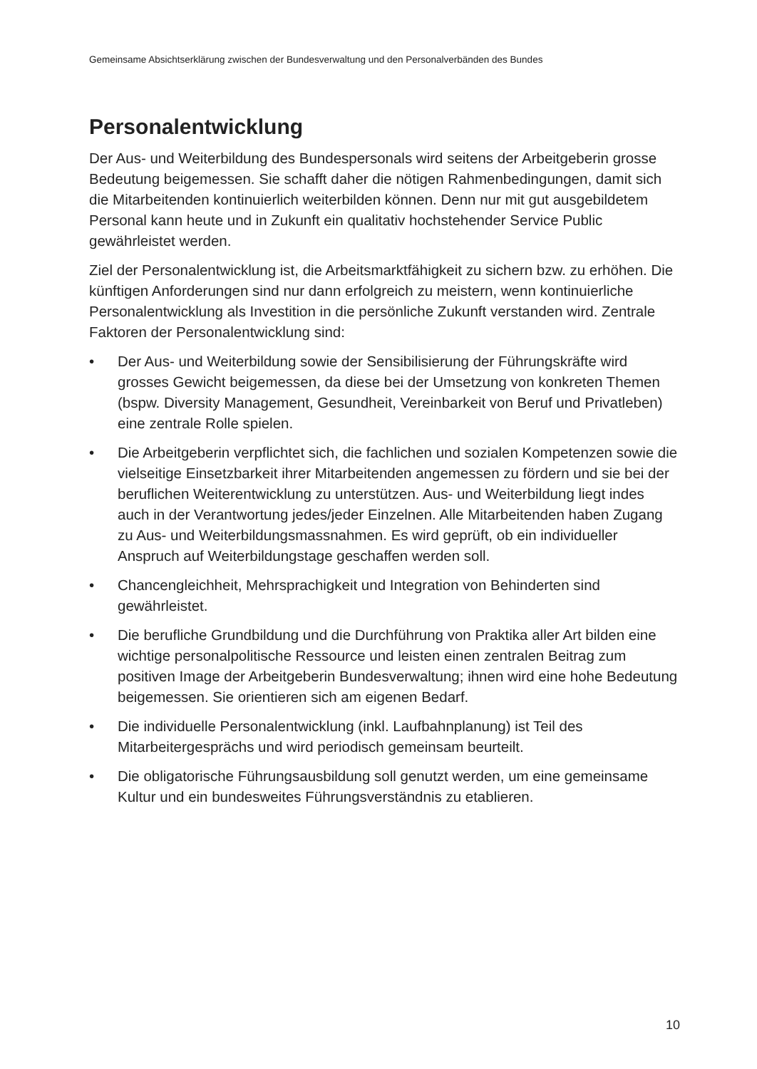Gemeinsame Absichtserklärung zwischen der Bundesverwaltung und den Personalverbänden des Bundes
Personalentwicklung
Der Aus- und Weiterbildung des Bundespersonals wird seitens der Arbeitgeberin grosse Bedeutung beigemessen. Sie schafft daher die nötigen Rahmenbedingungen, damit sich die Mitarbeitenden kontinuierlich weiterbilden können. Denn nur mit gut ausgebildetem Personal kann heute und in Zukunft ein qualitativ hochstehender Service Public gewährleistet werden.
Ziel der Personalentwicklung ist, die Arbeitsmarktfähigkeit zu sichern bzw. zu erhöhen. Die künftigen Anforderungen sind nur dann erfolgreich zu meistern, wenn kontinuierliche Personalentwicklung als Investition in die persönliche Zukunft verstanden wird. Zentrale Faktoren der Personalentwicklung sind:
• Der Aus- und Weiterbildung sowie der Sensibilisierung der Führungskräfte wird grosses Gewicht beigemessen, da diese bei der Umsetzung von konkreten Themen (bspw. Diversity Management, Gesundheit, Vereinbarkeit von Beruf und Privatleben) eine zentrale Rolle spielen.
• Die Arbeitgeberin verpflichtet sich, die fachlichen und sozialen Kompetenzen sowie die vielseitige Einsetzbarkeit ihrer Mitarbeitenden angemessen zu fördern und sie bei der beruflichen Weiterentwicklung zu unterstützen. Aus- und Weiterbildung liegt indes auch in der Verantwortung jedes/jeder Einzelnen. Alle Mitarbeitenden haben Zugang zu Aus- und Weiterbildungsmassnahmen. Es wird geprüft, ob ein individueller Anspruch auf Weiterbildungstage geschaffen werden soll.
• Chancengleichheit, Mehrsprachigkeit und Integration von Behinderten sind gewährleistet.
• Die berufliche Grundbildung und die Durchführung von Praktika aller Art bilden eine wichtige personalpolitische Ressource und leisten einen zentralen Beitrag zum positiven Image der Arbeitgeberin Bundesverwaltung; ihnen wird eine hohe Bedeutung beigemessen. Sie orientieren sich am eigenen Bedarf.
• Die individuelle Personalentwicklung (inkl. Laufbahnplanung) ist Teil des Mitarbeitergesprächs und wird periodisch gemeinsam beurteilt.
• Die obligatorische Führungsausbildung soll genutzt werden, um eine gemeinsame Kultur und ein bundesweites Führungsverständnis zu etablieren.
10